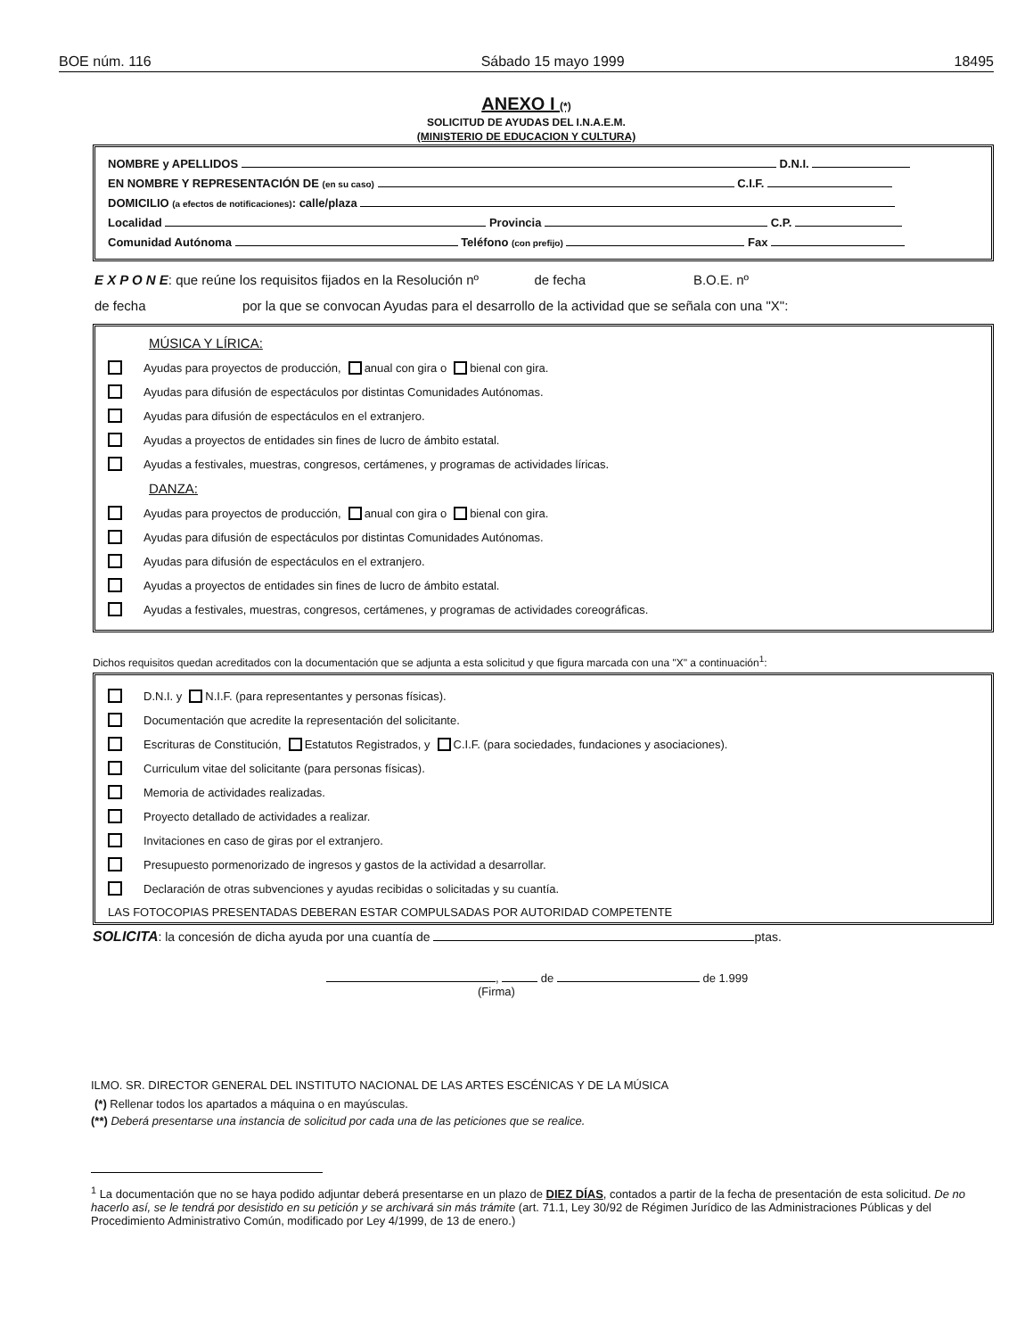BOE núm. 116 Sábado 15 mayo 1999 18495
ANEXO I (*)
SOLICITUD DE AYUDAS DEL I.N.A.E.M.
(MINISTERIO DE EDUCACION Y CULTURA)
NOMBRE y APELLIDOS D.N.I.
EN NOMBRE Y REPRESENTACIÓN DE (en su caso) C.I.F.
DOMICILIO (a efectos de notificaciones): calle/plaza
Localidad Provincia C.P.
Comunidad Autónoma Teléfono (con prefijo) Fax
E X P O N E: que reúne los requisitos fijados en la Resolución nº de fecha B.O.E. nº
de fecha por la que se convocan Ayudas para el desarrollo de la actividad que se señala con una "X":
MÚSICA Y LÍRICA:
Ayudas para proyectos de producción, anual con gira o bienal con gira.
Ayudas para difusión de espectáculos por distintas Comunidades Autónomas.
Ayudas para difusión de espectáculos en el extranjero.
Ayudas a proyectos de entidades sin fines de lucro de ámbito estatal.
Ayudas a festivales, muestras, congresos, certámenes, y programas de actividades líricas.
DANZA:
Ayudas para proyectos de producción, anual con gira o bienal con gira.
Ayudas para difusión de espectáculos por distintas Comunidades Autónomas.
Ayudas para difusión de espectáculos en el extranjero.
Ayudas a proyectos de entidades sin fines de lucro de ámbito estatal.
Ayudas a festivales, muestras, congresos, certámenes, y programas de actividades coreográficas.
Dichos requisitos quedan acreditados con la documentación que se adjunta a esta solicitud y que figura marcada con una "X" a continuación<sup>1</sup>:
D.N.I. y N.I.F. (para representantes y personas físicas).
Documentación que acredite la representación del solicitante.
Escrituras de Constitución, Estatutos Registrados, y C.I.F. (para sociedades, fundaciones y asociaciones).
Curriculum vitae del solicitante (para personas físicas).
Memoria de actividades realizadas.
Proyecto detallado de actividades a realizar.
Invitaciones en caso de giras por el extranjero.
Presupuesto pormenorizado de ingresos y gastos de la actividad a desarrollar.
Declaración de otras subvenciones y ayudas recibidas o solicitadas y su cuantía.
LAS FOTOCOPIAS PRESENTADAS DEBERAN ESTAR COMPULSADAS POR AUTORIDAD COMPETENTE
SOLICITA: la concesión de dicha ayuda por una cuantía de ptas.
, de de 1.999
(Firma)
ILMO. SR. DIRECTOR GENERAL DEL INSTITUTO NACIONAL DE LAS ARTES ESCÉNICAS Y DE LA MÚSICA
(*) Rellenar todos los apartados a máquina o en mayúsculas.
(**) Deberá presentarse una instancia de solicitud por cada una de las peticiones que se realice.
<sup>1</sup> La documentación que no se haya podido adjuntar deberá presentarse en un plazo de DIEZ DÍAS, contados a partir de la fecha de presentación de esta solicitud. De no hacerlo así, se le tendrá por desistido en su petición y se archivará sin más trámite (art. 71.1, Ley 30/92 de Régimen Jurídico de las Administraciones Públicas y del Procedimiento Administrativo Común, modificado por Ley 4/1999, de 13 de enero.)